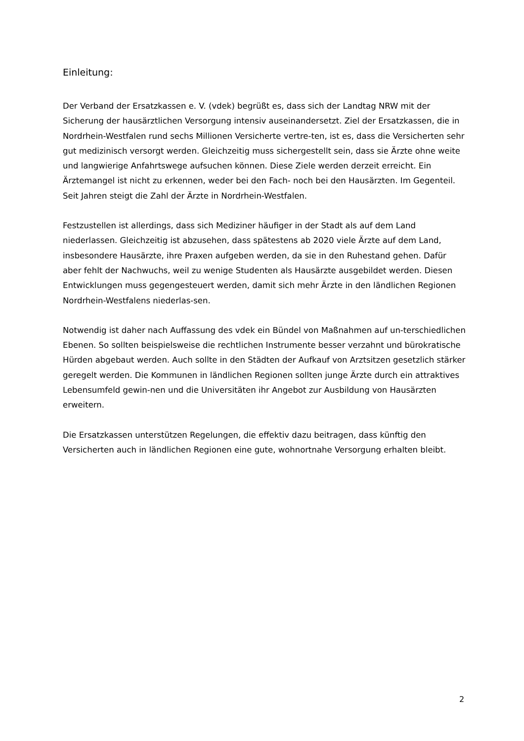Einleitung:
Der Verband der Ersatzkassen e. V. (vdek) begrüßt es, dass sich der Landtag NRW mit der Sicherung der hausärztlichen Versorgung intensiv auseinandersetzt. Ziel der Ersatzkassen, die in Nordrhein-Westfalen rund sechs Millionen Versicherte vertre-ten, ist es, dass die Versicherten sehr gut medizinisch versorgt werden. Gleichzeitig muss sichergestellt sein, dass sie Ärzte ohne weite und langwierige Anfahrtswege aufsuchen können. Diese Ziele werden derzeit erreicht. Ein Ärztemangel ist nicht zu erkennen, weder bei den Fach- noch bei den Hausärzten. Im Gegenteil. Seit Jahren steigt die Zahl der Ärzte in Nordrhein-Westfalen.
Festzustellen ist allerdings, dass sich Mediziner häufiger in der Stadt als auf dem Land niederlassen. Gleichzeitig ist abzusehen, dass spätestens ab 2020 viele Ärzte auf dem Land, insbesondere Hausärzte, ihre Praxen aufgeben werden, da sie in den Ruhestand gehen. Dafür aber fehlt der Nachwuchs, weil zu wenige Studenten als Hausärzte ausgebildet werden. Diesen Entwicklungen muss gegengesteuert werden, damit sich mehr Ärzte in den ländlichen Regionen Nordrhein-Westfalens niederlas-sen.
Notwendig ist daher nach Auffassung des vdek ein Bündel von Maßnahmen auf un-terschiedlichen Ebenen. So sollten beispielsweise die rechtlichen Instrumente besser verzahnt und bürokratische Hürden abgebaut werden. Auch sollte in den Städten der Aufkauf von Arztsitzen gesetzlich stärker geregelt werden. Die Kommunen in ländlichen Regionen sollten junge Ärzte durch ein attraktives Lebensumfeld gewin-nen und die Universitäten ihr Angebot zur Ausbildung von Hausärzten erweitern.
Die Ersatzkassen unterstützen Regelungen, die effektiv dazu beitragen, dass künftig den Versicherten auch in ländlichen Regionen eine gute, wohnortnahe Versorgung erhalten bleibt.
2